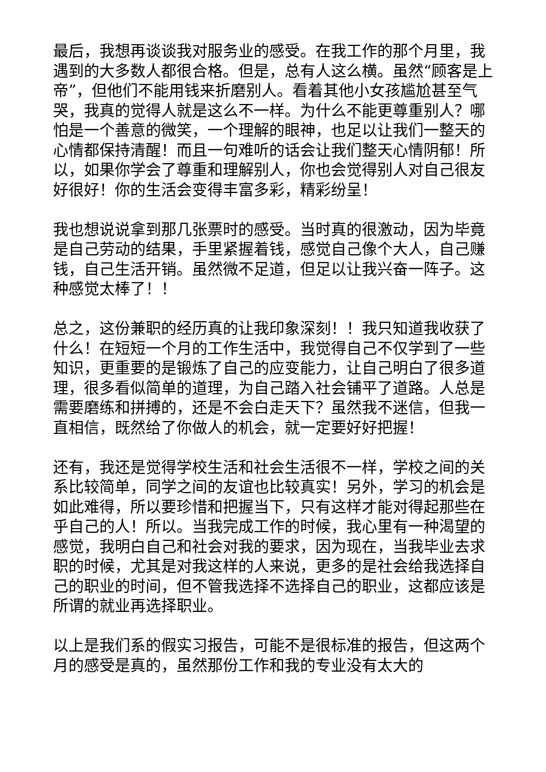最后，我想再谈谈我对服务业的感受。在我工作的那个月里，我遇到的大多数人都很合格。但是，总有人这么横。虽然“顾客是上帝”，但他们不能用钱来折磨别人。看着其他小女孩尴尬甚至气哭，我真的觉得人就是这么不一样。为什么不能更尊重别人？哪怕是一个善意的微笑，一个理解的眼神，也足以让我们一整天的心情都保持清醒！而且一句难听的话会让我们整天心情阴郁！所以，如果你学会了尊重和理解别人，你也会觉得别人对自己很友好很好！你的生活会变得丰富多彩，精彩纷呈！
我也想说说拿到那几张票时的感受。当时真的很激动，因为毕竟是自己劳动的结果，手里紧握着钱，感觉自己像个大人，自己赚钱，自己生活开销。虽然微不足道，但足以让我兴奋一阵子。这种感觉太棒了！！
总之，这份兼职的经历真的让我印象深刻！！我只知道我收获了什么！在短短一个月的工作生活中，我觉得自己不仅学到了一些知识，更重要的是锻炼了自己的应变能力，让自己明白了很多道理，很多看似简单的道理，为自己踏入社会铺平了道路。人总是需要磨练和拼搏的，还是不会白走天下？虽然我不迷信，但我一直相信，既然给了你做人的机会，就一定要好好把握！
还有，我还是觉得学校生活和社会生活很不一样，学校之间的关系比较简单，同学之间的友谊也比较真实！另外，学习的机会是如此难得，所以要珍惜和把握当下，只有这样才能对得起那些在乎自己的人！所以。当我完成工作的时候，我心里有一种渴望的感觉，我明白自己和社会对我的要求，因为现在，当我毕业去求职的时候，尤其是对我这样的人来说，更多的是社会给我选择自己的职业的时间，但不管我选择不选择自己的职业，这都应该是所谓的就业再选择职业。
以上是我们系的假实习报告，可能不是很标准的报告，但这两个月的感受是真的，虽然那份工作和我的专业没有太大的